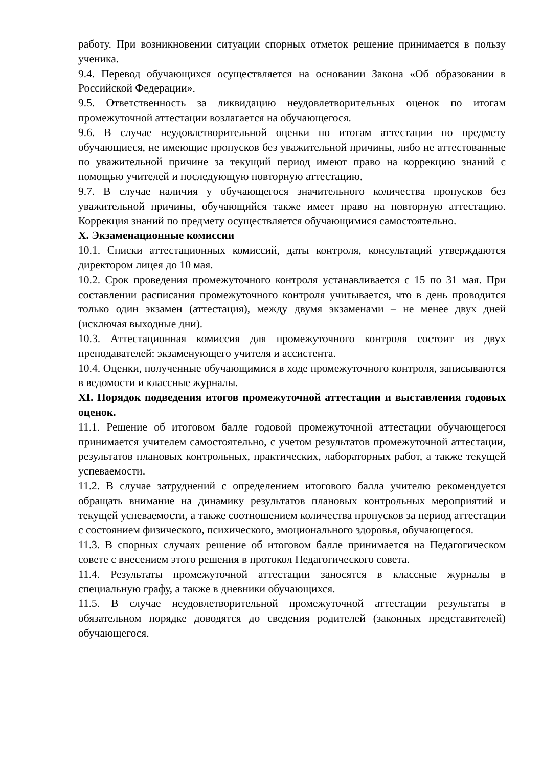работу. При возникновении ситуации спорных отметок решение принимается в пользу ученика.
9.4. Перевод обучающихся осуществляется на основании Закона «Об образовании в Российской Федерации».
9.5. Ответственность за ликвидацию неудовлетворительных оценок по итогам промежуточной аттестации возлагается на обучающегося.
9.6. В случае неудовлетворительной оценки по итогам аттестации по предмету обучающиеся, не имеющие пропусков без уважительной причины, либо не аттестованные по уважительной причине за текущий период имеют право на коррекцию знаний с помощью учителей и последующую повторную аттестацию.
9.7. В случае наличия у обучающегося значительного количества пропусков без уважительной причины, обучающийся также имеет право на повторную аттестацию. Коррекция знаний по предмету осуществляется обучающимися самостоятельно.
X. Экзаменационные комиссии
10.1. Списки аттестационных комиссий, даты контроля, консультаций утверждаются директором лицея до 10 мая.
10.2. Срок проведения промежуточного контроля устанавливается с 15 по 31 мая. При составлении расписания промежуточного контроля учитывается, что в день проводится только один экзамен (аттестация), между двумя экзаменами – не менее двух дней (исключая выходные дни).
10.3. Аттестационная комиссия для промежуточного контроля состоит из двух преподавателей: экзаменующего учителя и ассистента.
10.4. Оценки, полученные обучающимися в ходе промежуточного контроля, записываются в ведомости и классные журналы.
XI. Порядок подведения итогов промежуточной аттестации и выставления годовых оценок.
11.1. Решение об итоговом балле годовой промежуточной аттестации обучающегося принимается учителем самостоятельно, с учетом результатов промежуточной аттестации, результатов плановых контрольных, практических, лабораторных работ, а также текущей успеваемости.
11.2. В случае затруднений с определением итогового балла учителю рекомендуется обращать внимание на динамику результатов плановых контрольных мероприятий и текущей успеваемости, а также соотношением количества пропусков за период аттестации с состоянием физического, психического, эмоционального здоровья, обучающегося.
11.3. В спорных случаях решение об итоговом балле принимается на Педагогическом совете с внесением этого решения в протокол Педагогического совета.
11.4. Результаты промежуточной аттестации заносятся в классные журналы в специальную графу, а также в дневники обучающихся.
11.5. В случае неудовлетворительной промежуточной аттестации результаты в обязательном порядке доводятся до сведения родителей (законных представителей) обучающегося.